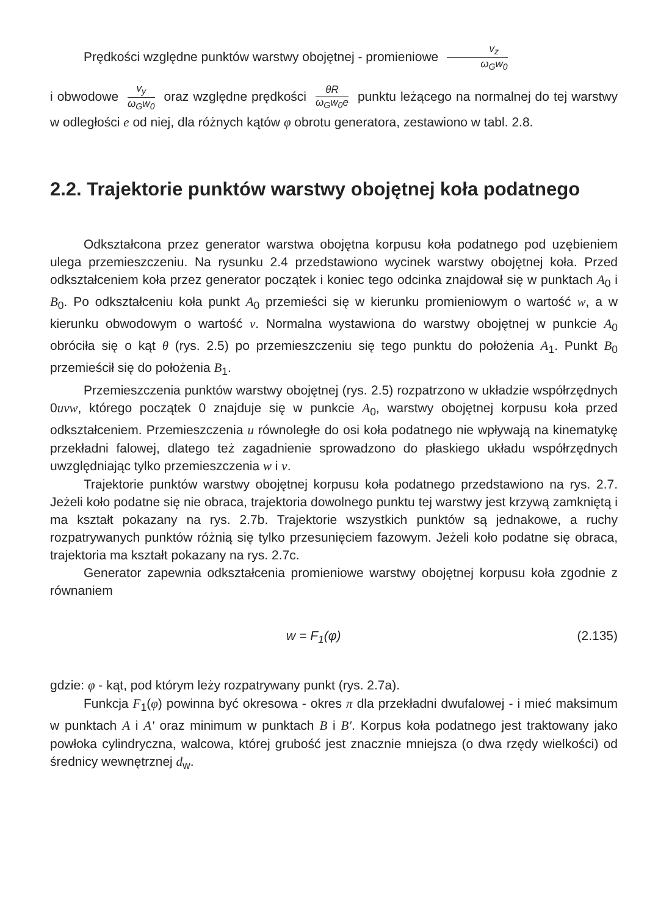Prędkości względne punktów warstwy obojętnej - promieniowe v<sub>z</sub> ω<sub>G</sub>w<sub>0</sub>
i obwodowe v<sub>y</sub> ω<sub>G</sub>w<sub>0</sub> oraz względne prędkości θR ω<sub>G</sub>w<sub>0</sub>e punktu leżącego na normalnej do tej warstwy w odległości e od niej, dla różnych kątów φ obrotu generatora, zestawiono w tabl. 2.8.
2.2. Trajektorie punktów warstwy obojętnej koła podatnego
Odkształcona przez generator warstwa obojętna korpusu koła podatnego pod uzębieniem ulega przemieszczeniu. Na rysunku 2.4 przedstawiono wycinek warstwy obojętnej koła. Przed odkształceniem koła przez generator początek i koniec tego odcinka znajdował się w punktach A<sub>0</sub> i B<sub>0</sub>. Po odkształceniu koła punkt A<sub>0</sub> przemieści się w kierunku promieniowym o wartość w, a w kierunku obwodowym o wartość v. Normalna wystawiona do warstwy obojętnej w punkcie A<sub>0</sub> obróciła się o kąt θ (rys. 2.5) po przemieszczeniu się tego punktu do położenia A<sub>1</sub>. Punkt B<sub>0</sub> przemieścił się do położenia B<sub>1</sub>.
Przemieszczenia punktów warstwy obojętnej (rys. 2.5) rozpatrzono w układzie współrzędnych 0uvw, którego początek 0 znajduje się w punkcie A<sub>0</sub>, warstwy obojętnej korpusu koła przed odkształceniem. Przemieszczenia u równoległe do osi koła podatnego nie wpływają na kinematykę przekładni falowej, dlatego też zagadnienie sprowadzono do płaskiego układu współrzędnych uwzględniając tylko przemieszczenia w i v.
Trajektorie punktów warstwy obojętnej korpusu koła podatnego przedstawiono na rys. 2.7. Jeżeli koło podatne się nie obraca, trajektoria dowolnego punktu tej warstwy jest krzywą zamkniętą i ma kształt pokazany na rys. 2.7b. Trajektorie wszystkich punktów są jednakowe, a ruchy rozpatrywanych punktów różnią się tylko przesunięciem fazowym. Jeżeli koło podatne się obraca, trajektoria ma kształt pokazany na rys. 2.7c.
Generator zapewnia odkształcenia promieniowe warstwy obojętnej korpusu koła zgodnie z równaniem
w = F<sub>1</sub>(φ) (2.135)
gdzie: φ - kąt, pod którym leży rozpatrywany punkt (rys. 2.7a).
Funkcja F<sub>1</sub>(φ) powinna być okresowa - okres π dla przekładni dwufalowej - i mieć maksimum w punktach A i A' oraz minimum w punktach B i B'. Korpus koła podatnego jest traktowany jako powłoka cylindryczna, walcowa, której grubość jest znacznie mniejsza (o dwa rzędy wielkości) od średnicy wewnętrznej d<sub>w</sub>.